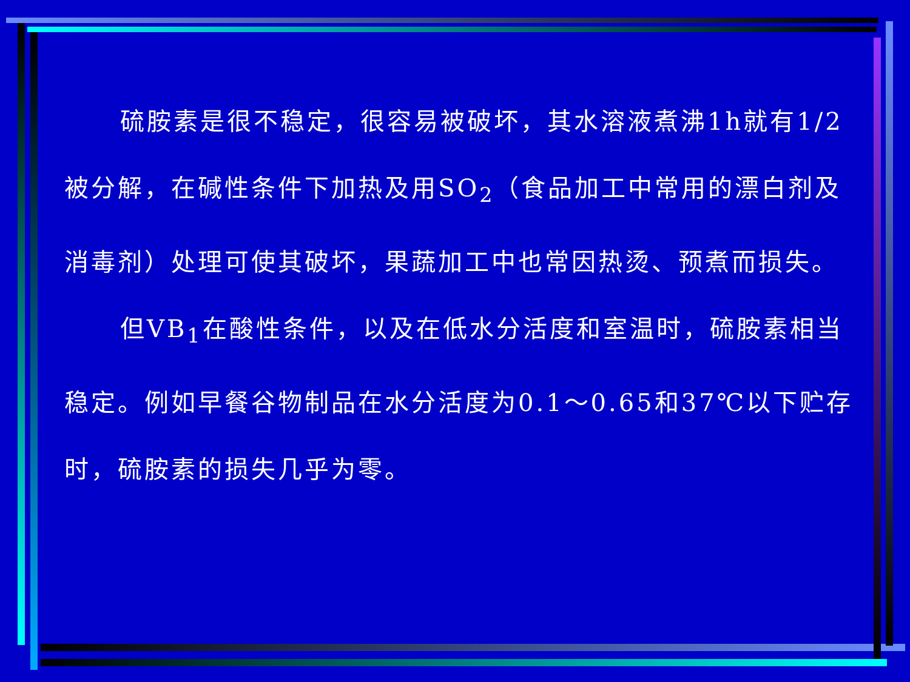硫胺素是很不稳定，很容易被破坏，其水溶液煮沸1h就有1/2被分解，在碱性条件下加热及用SO<sub>2</sub>（食品加工中常用的漂白剂及消毒剂）处理可使其破坏，果蔬加工中也常因热烫、预煮而损失。
但VB<sub>1</sub>在酸性条件，以及在低水分活度和室温时，硫胺素相当稳定。例如早餐谷物制品在水分活度为0.1～0.65和37℃以下贮存时，硫胺素的损失几乎为零。